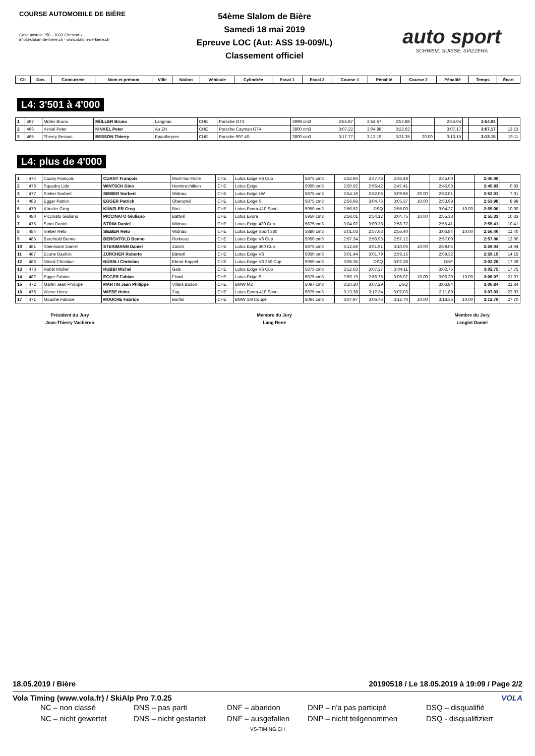COURSE AUTOMOBILE DE BIÈRE
Case postale 150 - 1033 Cheseaux
info@slalom-de-biere.ch - www.slalom-de-biere.ch
54ème Slalom de Bière
Samedi 18 mai 2019
Epreuve LOC (Aut: ASS 19-009/L)
Classement officiel
auto sport
SCHWEIZ. SUISSE. SVIZZERA
| Clt | Dos. | Concurrent | Nom et prénom | Ville | Nation | Véhicule | Cylindrée | Essai 1 | Essai 2 | Course 1 | Pénalité | Course 2 | Pénalité | Temps | Écart |
| --- | --- | --- | --- | --- | --- | --- | --- | --- | --- | --- | --- | --- | --- | --- | --- |
L4: 3'501 à 4'000
| 1 | 467 | Müller Bruno | MÜLLER Bruno | Langnau | CHE | Porsche GT3 | 3998 cm3 | 2:55.87 | 2:54.57 | 2:57.88 | | 2:54.04 | | 2:54.04 | |
| 2 | 466 | Kinkel Peter | KINKEL Peter | Au ZH | CHE | Porsche Cayman GT4 | 3800 cm3 | 3:07.22 | 3:04.98 | 3:22.62 | | 3:07.17 | | 3:07.17 | 13.13 |
| 3 | 465 | Thierry Besson | BESSON Thierry | Epautheyres | CHE | Porsche 997 4S | 3800 cm3 | 3:17.77 | 3:13.19 | 3:31.35 | 20.00 | 3:13.15 | | 3:13.15 | 19.11 |
L4: plus de 4'000
| 1 | 474 | Cuany François | CUANY François | Mont-Sur-Rolle | CHE | Lotus Exige V6 Cup | 5875 cm3 | 2:52.94 | 2:47.76 | 2:46.48 | | 2:45.00 | | 2:45.00 | |
| 2 | 478 | Squadra Lido | WINTSCH Dino | Hombrechtikon | CHE | Lotus Exige | 5950 cm3 | 2:50.92 | 2:56.42 | 2:47.41 | | 2:45.93 | | 2:45.93 | 0.93 |
| 3 | 477 | Sieber Norbert | SIEBER Norbert | Widnau | CHE | Lotus Exige LW | 5875 cm3 | 2:54.16 | 2:52.06 | 3:09.86 | 20.00 | 2:52.01 | | 2:52.01 | 7.01 |
| 4 | 483 | Egger Patrick | EGGER Patrick | Oberuzwil | CHE | Lotus Exige S | 5875 cm3 | 2:56.93 | 3:04.76 | 3:05.37 | 10.00 | 2:53.98 | | 2:53.98 | 8.98 |
| 5 | 479 | Künzler Greg | KÜNZLER Greg | Binz | CHE | Lotus Evora 410 Sport | 5950 cm3 | 2:56.52 | DSQ | 2:55.00 | | 3:04.27 | 10.00 | 2:55.00 | 10.00 |
| 6 | 480 | Piccinato Giuliano | PICCINATO Giuliano | Bättwil | CHE | Lotus Evora | 5950 cm3 | 2:58.01 | 2:54.12 | 3:04.75 | 10.00 | 2:55.33 | | 2:55.33 | 10.33 |
| 7 | 475 | Strim Daniel | STRIM Daniel | Widnau | CHE | Lotus Exige 430 Cup | 5875 cm3 | 3:04.07 | 3:09.38 | 2:58.77 | | 2:55.41 | | 2:55.41 | 10.41 |
| 8 | 484 | Sieber Reto | SIEBER Reto | Widnau | CHE | Lotus Exige Sport 380 | 5880 cm3 | 3:01.03 | 2:57.63 | 2:56.40 | | 3:06.84 | 10.00 | 2:56.40 | 11.40 |
| 9 | 485 | Berchtold Benno | BERCHTOLD Benno | Rotkreuz | CHE | Lotus Exige V6 Cup | 5950 cm3 | 2:57.34 | 2:56.93 | 2:57.12 | | 2:57.00 | | 2:57.00 | 12.00 |
| 10 | 481 | Steinmann Daniel | STEINMANN Daniel | Zürich | CHE | Lotus Exige 360 Cup | 5875 cm3 | 3:12.56 | 3:01.91 | 3:10.06 | 10.00 | 2:59.04 | | 2:59.04 | 14.04 |
| 11 | 487 | Ecurie Basilisk | ZÜRCHER Roberto | Bättwil | CHE | Lotus Exige V6 | 5950 cm3 | 3:01.44 | 3:01.79 | 2:59.15 | | 2:59.32 | | 2:59.15 | 14.15 |
| 12 | 486 | Nüssli Christian | NÜSSLI Christian | Ebnat-Kappel | CHE | Lotus Exige V6 350 Cup | 5950 cm3 | 3:05.35 | DSQ | 3:02.28 | | DNF | | 3:02.28 | 17.28 |
| 13 | 473 | Rubbi Michel | RUBBI Michel | Gals | CHE | Lotus Exige V6 Cup | 5875 cm3 | 3:12.63 | 3:07.27 | 3:04.11 | | 3:02.75 | | 3:02.75 | 17.75 |
| 14 | 482 | Egger Fabian | EGGER Fabian | Flawil | CHE | Lotus Exige S | 5875 cm3 | 2:59.19 | 2:56.76 | 3:06.07 | 10.00 | 3:06.39 | 10.00 | 3:06.07 | 21.07 |
| 15 | 472 | Martin Jean Philippe | MARTIN Jean Philippe | Villars Bozon | CHE | BMW M2 | 5097 cm3 | 3:10.30 | 3:07.29 | DSQ | | 3:06.84 | | 3:06.84 | 21.84 |
| 16 | 476 | Wiese Heinz | WIESE Heinz | Zug | CHE | Lotus Evora 410 Sport | 5875 cm3 | 3:13.38 | 3:12.34 | 3:07.03 | | 3:11.89 | | 3:07.03 | 22.03 |
| 17 | 471 | Mouche Fabrice | MOUCHE Fabrice | Bonfol | CHE | BMW 1M Coupé | 5064 cm3 | 3:07.97 | 3:06.76 | 3:12.70 | 10.00 | 3:18.35 | 10.00 | 3:12.70 | 27.70 |
Président du Jury
Jean-Thierry Vacheron
Membre du Jury
Lang René
Membre du Jury
Lenglet Daniel
18.05.2019 / Bière 20190518 / Le 18.05.2019 à 19:09 / Page 2/2
Vola Timing (www.vola.fr) / SkiAlp Pro 7.0.25 VOLA
NC – non classé DNS – pas parti DNF – abandon DNP – n'a pas participé DSQ – disqualifié NC – nicht gewertet DNS – nicht gestartet DNF – ausgefallen DNP – nicht teilgenommen DSQ - disqualifiziert
VS-TIMING.CH